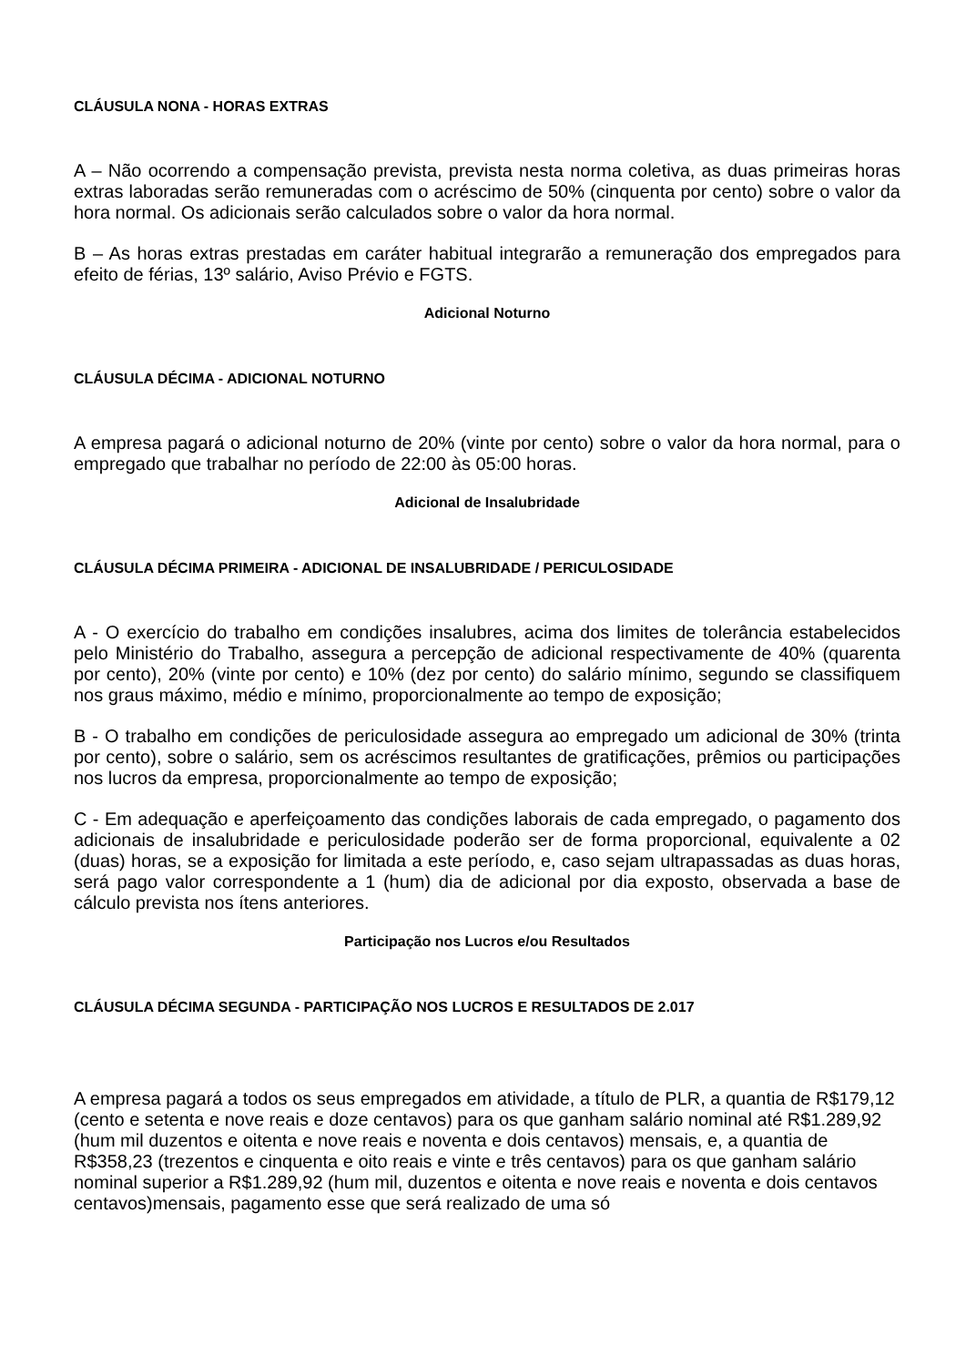CLÁUSULA NONA - HORAS EXTRAS
A – Não ocorrendo a compensação prevista, prevista nesta norma coletiva, as duas primeiras horas extras laboradas serão remuneradas com o acréscimo de 50% (cinquenta por cento) sobre o valor da hora normal. Os adicionais serão calculados sobre o valor da hora normal.
B – As horas extras prestadas em caráter habitual integrarão a remuneração dos empregados para efeito de férias, 13º salário, Aviso Prévio e FGTS.
Adicional Noturno
CLÁUSULA DÉCIMA - ADICIONAL NOTURNO
A empresa pagará o adicional noturno de 20% (vinte por cento) sobre o valor da hora normal, para o empregado que trabalhar no período de 22:00 às 05:00 horas.
Adicional de Insalubridade
CLÁUSULA DÉCIMA PRIMEIRA - ADICIONAL DE INSALUBRIDADE / PERICULOSIDADE
A - O exercício do trabalho em condições insalubres, acima dos limites de tolerância estabelecidos pelo Ministério do Trabalho, assegura a percepção de adicional respectivamente de 40% (quarenta por cento), 20% (vinte por cento) e 10% (dez por cento) do salário mínimo, segundo se classifiquem nos graus máximo, médio e mínimo, proporcionalmente ao tempo de exposição;
B - O trabalho em condições de periculosidade assegura ao empregado um adicional de 30% (trinta por cento), sobre o salário, sem os acréscimos resultantes de gratificações, prêmios ou participações nos lucros da empresa, proporcionalmente ao tempo de exposição;
C - Em adequação e aperfeiçoamento das condições laborais de cada empregado, o pagamento dos adicionais de insalubridade e periculosidade poderão ser de forma proporcional, equivalente a 02 (duas) horas, se a exposição for limitada a este período, e, caso sejam ultrapassadas as duas horas, será pago valor correspondente a 1 (hum) dia de adicional por dia exposto, observada a base de cálculo prevista nos ítens anteriores.
Participação nos Lucros e/ou Resultados
CLÁUSULA DÉCIMA SEGUNDA - PARTICIPAÇÃO NOS LUCROS E RESULTADOS DE 2.017
A empresa pagará a todos os seus empregados em atividade, a título de PLR, a quantia de R$179,12 (cento e setenta e nove reais e doze centavos) para os que ganham salário nominal até R$1.289,92 (hum mil duzentos e oitenta e nove reais e noventa e dois centavos) mensais, e, a quantia de R$358,23 (trezentos e cinquenta e oito reais e vinte e três centavos) para os que ganham salário nominal superior a R$1.289,92 (hum mil, duzentos e oitenta e nove reais e noventa e dois centavos centavos)mensais, pagamento esse que será realizado de uma só